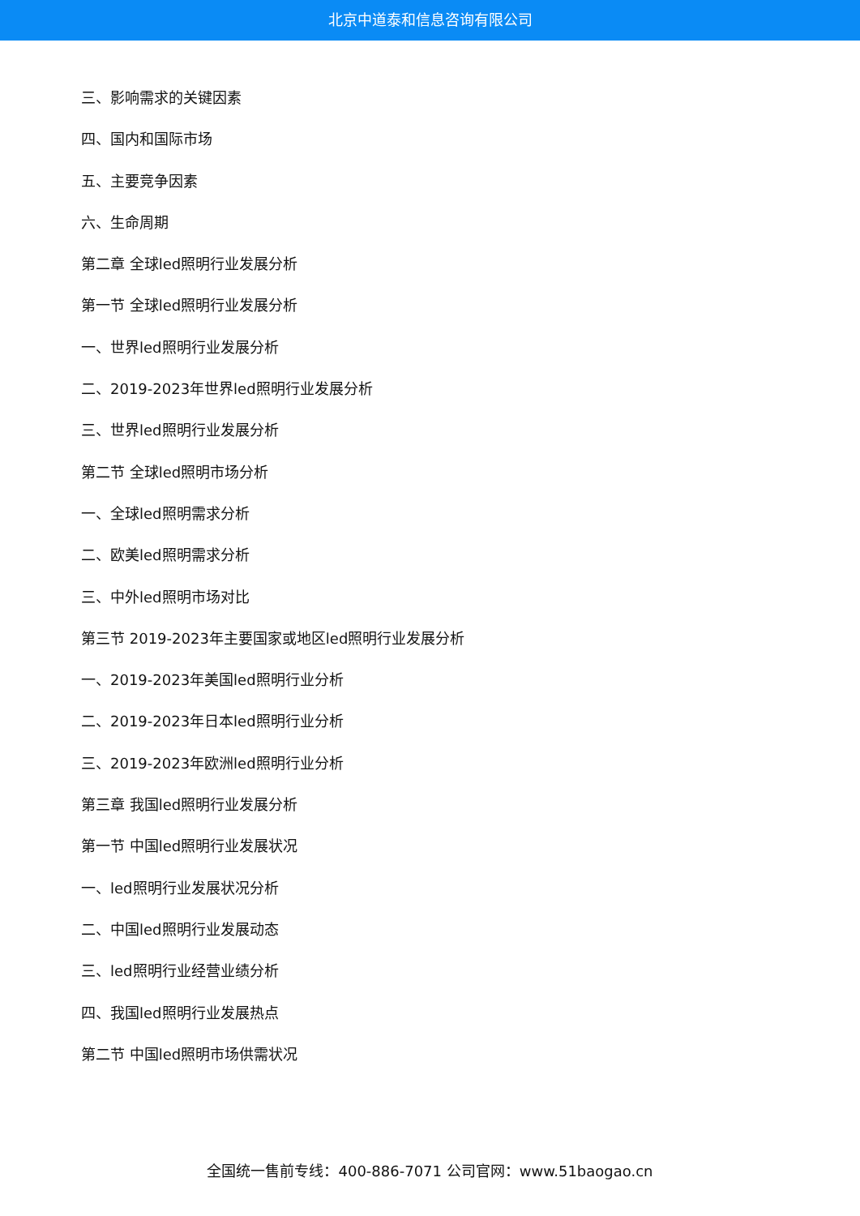北京中道泰和信息咨询有限公司
三、影响需求的关键因素
四、国内和国际市场
五、主要竞争因素
六、生命周期
第二章 全球led照明行业发展分析
第一节 全球led照明行业发展分析
一、世界led照明行业发展分析
二、2019-2023年世界led照明行业发展分析
三、世界led照明行业发展分析
第二节 全球led照明市场分析
一、全球led照明需求分析
二、欧美led照明需求分析
三、中外led照明市场对比
第三节 2019-2023年主要国家或地区led照明行业发展分析
一、2019-2023年美国led照明行业分析
二、2019-2023年日本led照明行业分析
三、2019-2023年欧洲led照明行业分析
第三章 我国led照明行业发展分析
第一节 中国led照明行业发展状况
一、led照明行业发展状况分析
二、中国led照明行业发展动态
三、led照明行业经营业绩分析
四、我国led照明行业发展热点
第二节 中国led照明市场供需状况
全国统一售前专线：400-886-7071 公司官网：www.51baogao.cn